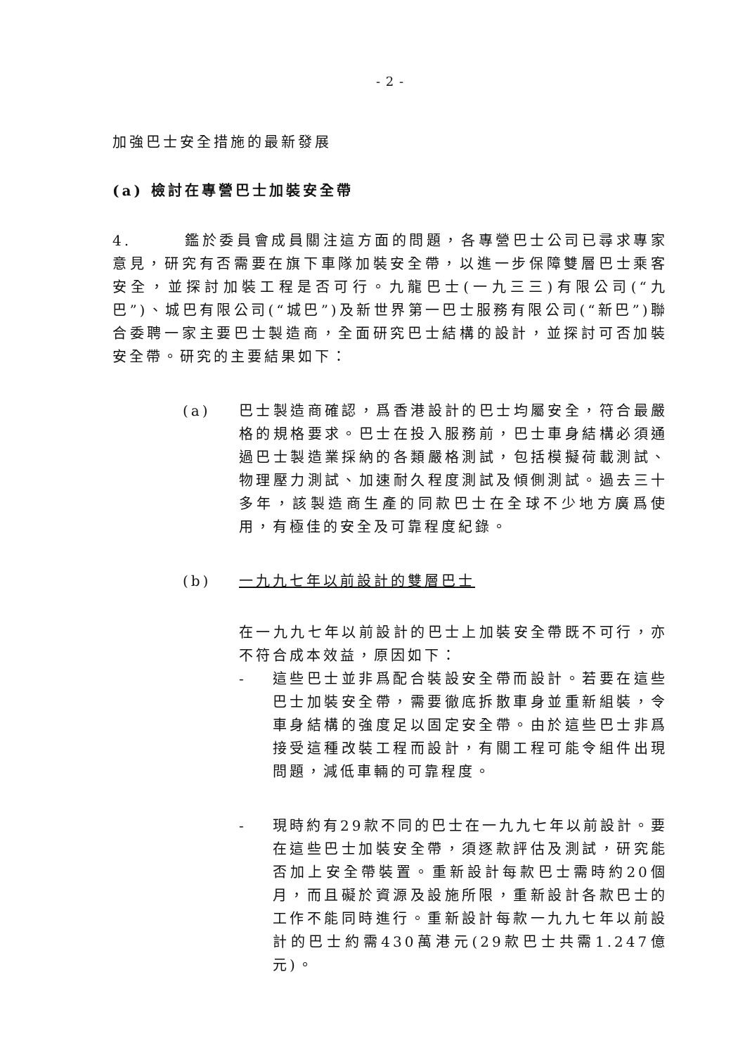- 2 -
加強巴士安全措施的最新發展
(a) 檢討在專營巴士加裝安全帶
4. 鑑於委員會成員關注這方面的問題，各專營巴士公司已尋求專家意見，研究有否需要在旗下車隊加裝安全帶，以進一步保障雙層巴士乘客安全，並探討加裝工程是否可行。九龍巴士(一九三三)有限公司(“九巴”)、城巴有限公司(“城巴”)及新世界第一巴士服務有限公司(“新巴”)聯合委聘一家主要巴士製造商，全面研究巴士結構的設計，並探討可否加裝安全帶。研究的主要結果如下：
(a) 巴士製造商確認，爲香港設計的巴士均屬安全，符合最嚴格的規格要求。巴士在投入服務前，巴士車身結構必須通過巴士製造業採納的各類嚴格測試，包括模擬荷載測試、物理壓力測試、加速耐久程度測試及傾側測試。過去三十多年，該製造商生產的同款巴士在全球不少地方廣爲使用，有極佳的安全及可靠程度紀錄。
(b) 一九九七年以前設計的雙層巴士
在一九九七年以前設計的巴士上加裝安全帶既不可行，亦不符合成本效益，原因如下：
- 這些巴士並非爲配合裝設安全帶而設計。若要在這些巴士加裝安全帶，需要徹底拆散車身並重新組裝，令車身結構的強度足以固定安全帶。由於這些巴士非爲接受這種改裝工程而設計，有關工程可能令組件出現問題，減低車輛的可靠程度。
- 現時約有29款不同的巴士在一九九七年以前設計。要在這些巴士加裝安全帶，須逐款評估及測試，研究能否加上安全帶裝置。重新設計每款巴士需時約20個月，而且礙於資源及設施所限，重新設計各款巴士的工作不能同時進行。重新設計每款一九九七年以前設計的巴士約需430萬港元(29款巴士共需1.247億元)。